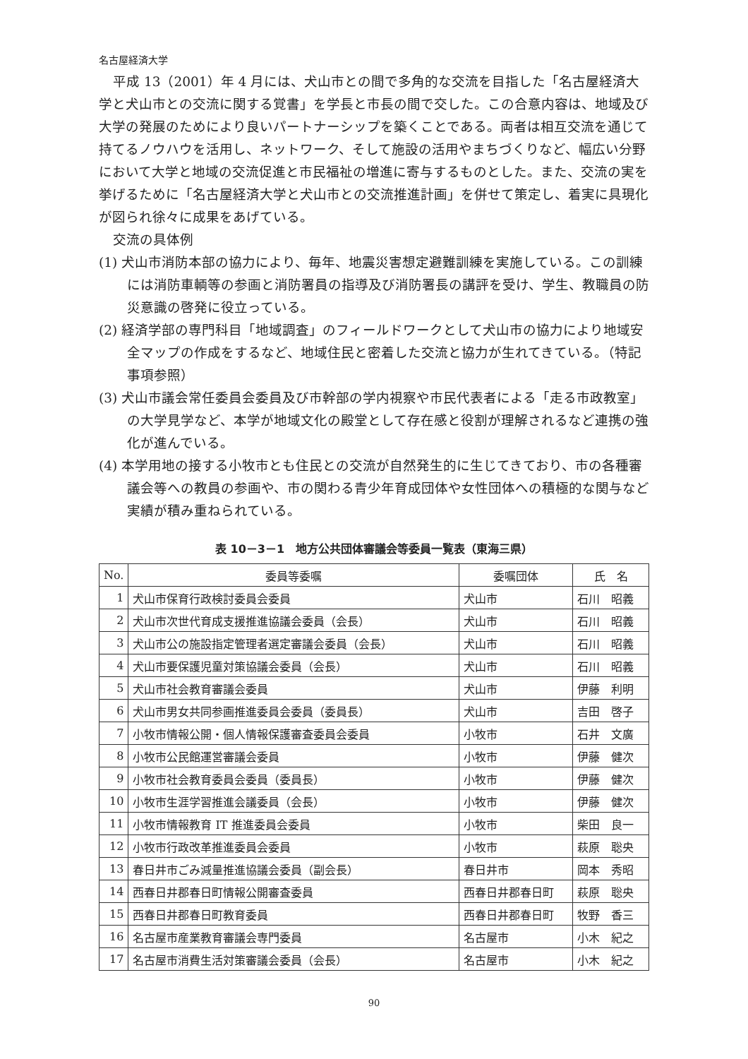名古屋経済大学
平成 13（2001）年 4 月には、犬山市との間で多角的な交流を目指した「名古屋経済大学と犬山市との交流に関する覚書」を学長と市長の間で交した。この合意内容は、地域及び大学の発展のためにより良いパートナーシップを築くことである。両者は相互交流を通じて持てるノウハウを活用し、ネットワーク、そして施設の活用やまちづくりなど、幅広い分野において大学と地域の交流促進と市民福祉の増進に寄与するものとした。また、交流の実を挙げるために「名古屋経済大学と犬山市との交流推進計画」を併せて策定し、着実に具現化が図られ徐々に成果をあげている。
交流の具体例
(1) 犬山市消防本部の協力により、毎年、地震災害想定避難訓練を実施している。この訓練には消防車輌等の参画と消防署員の指導及び消防署長の講評を受け、学生、教職員の防災意識の啓発に役立っている。
(2) 経済学部の専門科目「地域調査」のフィールドワークとして犬山市の協力により地域安全マップの作成をするなど、地域住民と密着した交流と協力が生れてきている。（特記事項参照）
(3) 犬山市議会常任委員会委員及び市幹部の学内視察や市民代表者による「走る市政教室」の大学見学など、本学が地域文化の殿堂として存在感と役割が理解されるなど連携の強化が進んでいる。
(4) 本学用地の接する小牧市とも住民との交流が自然発生的に生じてきており、市の各種審議会等への教員の参画や、市の関わる青少年育成団体や女性団体への積極的な関与など実績が積み重ねられている。
表 10－3－1　地方公共団体審議会等委員一覧表（東海三県）
| No. | 委員等委嘱 | 委嘱団体 | 氏 名 |
| --- | --- | --- | --- |
| 1 | 犬山市保育行政検討委員会委員 | 犬山市 | 石川 昭義 |
| 2 | 犬山市次世代育成支援推進協議会委員（会長） | 犬山市 | 石川 昭義 |
| 3 | 犬山市公の施設指定管理者選定審議会委員（会長） | 犬山市 | 石川 昭義 |
| 4 | 犬山市要保護児童対策協議会委員（会長） | 犬山市 | 石川 昭義 |
| 5 | 犬山市社会教育審議会委員 | 犬山市 | 伊藤 利明 |
| 6 | 犬山市男女共同参画推進委員会委員（委員長） | 犬山市 | 吉田 啓子 |
| 7 | 小牧市情報公開・個人情報保護審査委員会委員 | 小牧市 | 石井 文廣 |
| 8 | 小牧市公民館運営審議会委員 | 小牧市 | 伊藤 健次 |
| 9 | 小牧市社会教育委員会委員（委員長） | 小牧市 | 伊藤 健次 |
| 10 | 小牧市生涯学習推進会議委員（会長） | 小牧市 | 伊藤 健次 |
| 11 | 小牧市情報教育 IT 推進委員会委員 | 小牧市 | 柴田 良一 |
| 12 | 小牧市行政改革推進委員会委員 | 小牧市 | 萩原 聡央 |
| 13 | 春日井市ごみ減量推進協議会委員（副会長） | 春日井市 | 岡本 秀昭 |
| 14 | 西春日井郡春日町情報公開審査委員 | 西春日井郡春日町 | 萩原 聡央 |
| 15 | 西春日井郡春日町教育委員 | 西春日井郡春日町 | 牧野 香三 |
| 16 | 名古屋市産業教育審議会専門委員 | 名古屋市 | 小木 紀之 |
| 17 | 名古屋市消費生活対策審議会委員（会長） | 名古屋市 | 小木 紀之 |
90